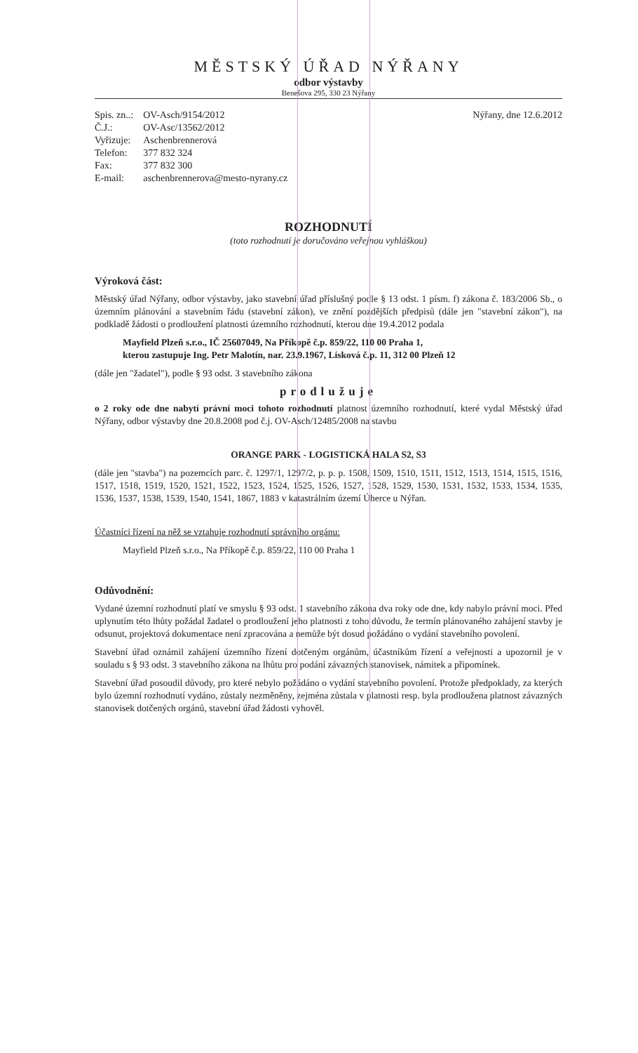MĚSTSKÝ ÚŘAD NÝŘANY
odbor výstavby
Benešova 295, 330 23 Nýřany
| Spis. zn..: | OV-Asch/9154/2012 |
| Č.J.: | OV-Asc/13562/2012 |
| Vyřizuje: | Aschenbrennerová |
| Telefon: | 377 832 324 |
| Fax: | 377 832 300 |
| E-mail: | aschenbrennerova@mesto-nyrany.cz |
Nýřany, dne 12.6.2012
ROZHODNUTÍ
(toto rozhodnutí je doručováno veřejnou vyhláškou)
Výroková část:
Městský úřad Nýřany, odbor výstavby, jako stavební úřad příslušný podle § 13 odst. 1 písm. f) zákona č. 183/2006 Sb., o územním plánování a stavebním řádu (stavební zákon), ve znění pozdějších předpisů (dále jen "stavební zákon"), na podkladě žádosti o prodloužení platnosti územního rozhodnutí, kterou dne 19.4.2012 podala
Mayfield Plzeň s.r.o., IČ 25607049, Na Příkopě č.p. 859/22, 110 00 Praha 1,
kterou zastupuje Ing. Petr Malotín, nar. 23.9.1967, Lísková č.p. 11, 312 00 Plzeň 12
(dále jen "žadatel"), podle § 93 odst. 3 stavebního zákona
prodlužuje
o 2 roky ode dne nabytí právní moci tohoto rozhodnutí platnost územního rozhodnutí, které vydal Městský úřad Nýřany, odbor výstavby dne 20.8.2008 pod č.j. OV-Asch/12485/2008 na stavbu
ORANGE PARK - LOGISTICKÁ HALA S2, S3
(dále jen "stavba") na pozemcích parc. č. 1297/1, 1297/2, p. p. p. 1508, 1509, 1510, 1511, 1512, 1513, 1514, 1515, 1516, 1517, 1518, 1519, 1520, 1521, 1522, 1523, 1524, 1525, 1526, 1527, 1528, 1529, 1530, 1531, 1532, 1533, 1534, 1535, 1536, 1537, 1538, 1539, 1540, 1541, 1867, 1883 v katastrálním území Úherce u Nýřan.
Účastníci řízení na něž se vztahuje rozhodnutí správního orgánu:
Mayfield Plzeň s.r.o., Na Příkopě č.p. 859/22, 110 00 Praha 1
Odůvodnění:
Vydané územní rozhodnutí platí ve smyslu § 93 odst. 1 stavebního zákona dva roky ode dne, kdy nabylo právní moci. Před uplynutím této lhůty požádal žadatel o prodloužení jeho platnosti z toho důvodu, že termín plánovaného zahájení stavby je odsunut, projektová dokumentace není zpracována a nemůže být dosud požádáno o vydání stavebního povolení.
Stavební úřad oznámil zahájení územního řízení dotčeným orgánům, účastníkům řízení a veřejnosti a upozornil je v souladu s § 93 odst. 3 stavebního zákona na lhůtu pro podání závazných stanovisek, námitek a připomínek.
Stavební úřad posoudil důvody, pro které nebylo požádáno o vydání stavebního povolení. Protože předpoklady, za kterých bylo územní rozhodnutí vydáno, zůstaly nezměněny, zejména zůstala v platnosti resp. byla prodloužena platnost závazných stanovisek dotčených orgánů, stavební úřad žádosti vyhověl.